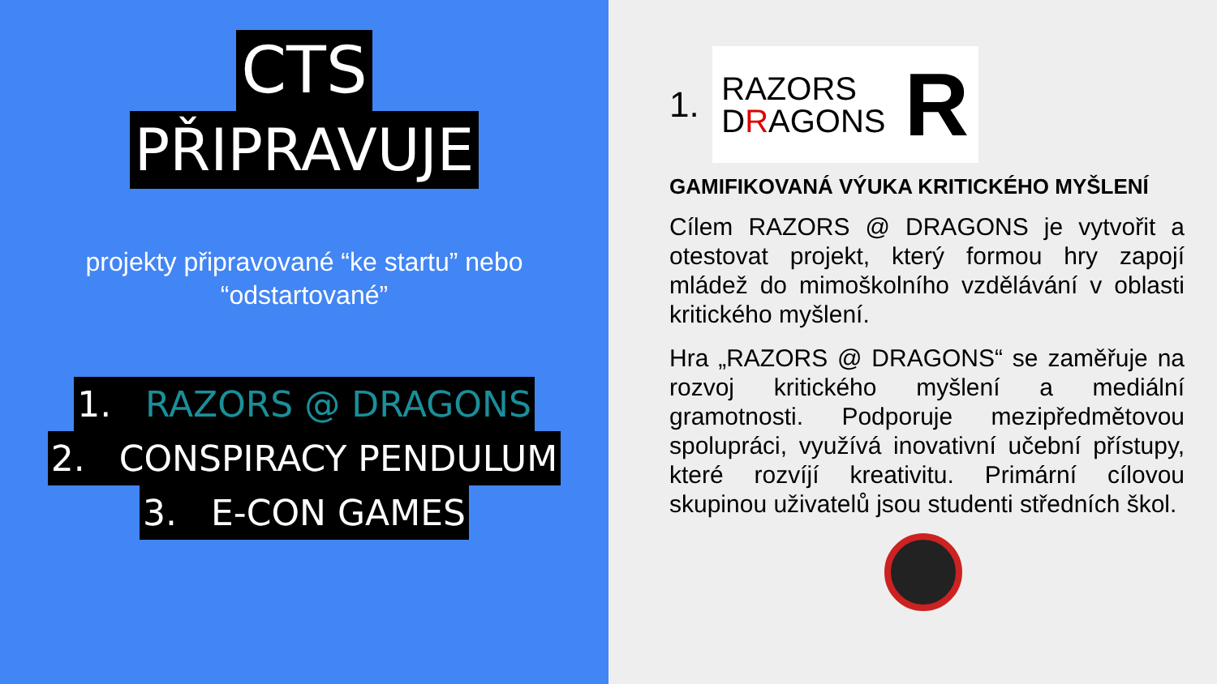CTS
PŘIPRAVUJE
projekty připravované “ke startu” nebo
“odstartované”
1. RAZORS @ DRAGONS
2. CONSPIRACY PENDULUM
3. E-CON GAMES
1.
RAZORS
DRAGONS
R
GAMIFIKOVANÁ VÝUKA KRITICKÉHO MYŠLENÍ
Cílem RAZORS @ DRAGONS je vytvořit a otestovat projekt, který formou hry zapojí mládež do mimoškolního vzdělávání v oblasti kritického myšlení.
Hra „RAZORS @ DRAGONS“ se zaměřuje na rozvoj kritického myšlení a mediální gramotnosti. Podporuje mezipředmětovou spolupráci, využívá inovativní učební přístupy, které rozvíjí kreativitu. Primární cílovou skupinou uživatelů jsou studenti středních škol.